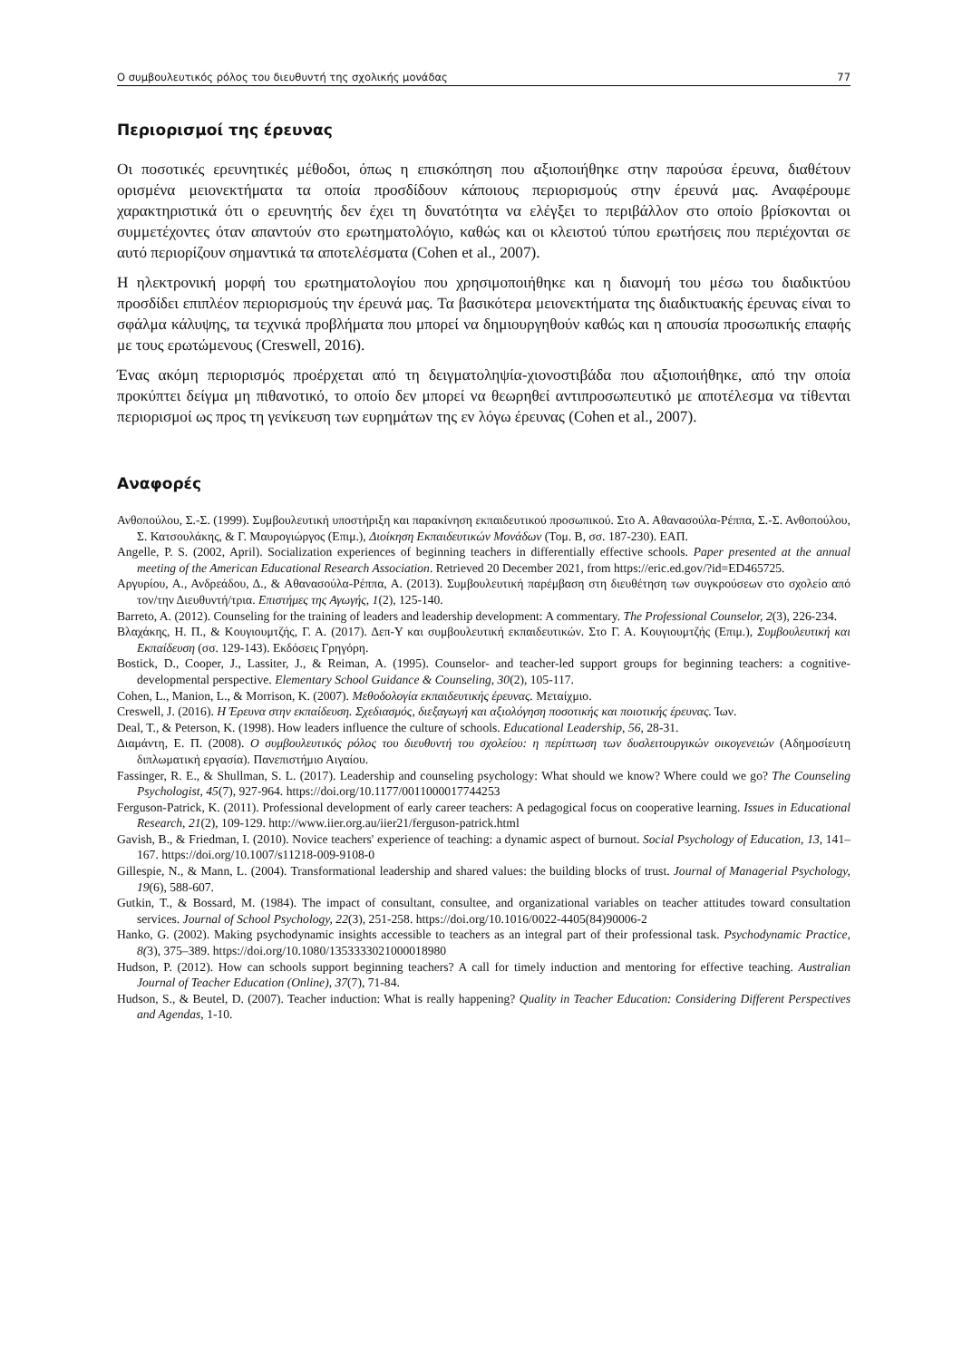Ο συμβουλευτικός ρόλος του διευθυντή της σχολικής μονάδας 77
Περιορισμοί της έρευνας
Οι ποσοτικές ερευνητικές μέθοδοι, όπως η επισκόπηση που αξιοποιήθηκε στην παρούσα έρευνα, διαθέτουν ορισμένα μειονεκτήματα τα οποία προσδίδουν κάποιους περιορισμούς στην έρευνά μας. Αναφέρουμε χαρακτηριστικά ότι ο ερευνητής δεν έχει τη δυνατότητα να ελέγξει το περιβάλλον στο οποίο βρίσκονται οι συμμετέχοντες όταν απαντούν στο ερωτηματολόγιο, καθώς και οι κλειστού τύπου ερωτήσεις που περιέχονται σε αυτό περιορίζουν σημαντικά τα αποτελέσματα (Cohen et al., 2007).
Η ηλεκτρονική μορφή του ερωτηματολογίου που χρησιμοποιήθηκε και η διανομή του μέσω του διαδικτύου προσδίδει επιπλέον περιορισμούς την έρευνά μας. Τα βασικότερα μειονεκτήματα της διαδικτυακής έρευνας είναι το σφάλμα κάλυψης, τα τεχνικά προβλήματα που μπορεί να δημιουργηθούν καθώς και η απουσία προσωπικής επαφής με τους ερωτώμενους (Creswell, 2016).
Ένας ακόμη περιορισμός προέρχεται από τη δειγματοληψία-χιονοστιβάδα που αξιοποιήθηκε, από την οποία προκύπτει δείγμα μη πιθανοτικό, το οποίο δεν μπορεί να θεωρηθεί αντιπροσωπευτικό με αποτέλεσμα να τίθενται περιορισμοί ως προς τη γενίκευση των ευρημάτων της εν λόγω έρευνας (Cohen et al., 2007).
Αναφορές
Ανθοπούλου, Σ.-Σ. (1999). Συμβουλευτική υποστήριξη και παρακίνηση εκπαιδευτικού προσωπικού. Στο Α. Αθανασούλα-Ρέππα, Σ.-Σ. Ανθοπούλου, Σ. Κατσουλάκης, & Γ. Μαυρογιώργος (Επιμ.), Διοίκηση Εκπαιδευτικών Μονάδων (Τομ. Β, σσ. 187-230). ΕΑΠ.
Angelle, P. S. (2002, April). Socialization experiences of beginning teachers in differentially effective schools. Paper presented at the annual meeting of the American Educational Research Association. Retrieved 20 December 2021, from https://eric.ed.gov/?id=ED465725.
Αργυρίου, Α., Ανδρεάδου, Δ., & Αθανασούλα-Ρέππα, Α. (2013). Συμβουλευτική παρέμβαση στη διευθέτηση των συγκρούσεων στο σχολείο από τον/την Διευθυντή/τρια. Επιστήμες της Αγωγής, 1(2), 125-140.
Barreto, A. (2012). Counseling for the training of leaders and leadership development: A commentary. The Professional Counselor, 2(3), 226-234.
Βλαχάκης, Η. Π., & Κουγιουμτζής, Γ. Α. (2017). Δεπ-Υ και συμβουλευτική εκπαιδευτικών. Στο Γ. Α. Κουγιουμτζής (Επιμ.), Συμβουλευτική και Εκπαίδευση (σσ. 129-143). Εκδόσεις Γρηγόρη.
Bostick, D., Cooper, J., Lassiter, J., & Reiman, A. (1995). Counselor- and teacher-led support groups for beginning teachers: a cognitive-developmental perspective. Elementary School Guidance & Counseling, 30(2), 105-117.
Cohen, L., Manion, L., & Morrison, K. (2007). Μεθοδολογία εκπαιδευτικής έρευνας. Μεταίχμιο.
Creswell, J. (2016). Η Έρευνα στην εκπαίδευση. Σχεδιασμός, διεξαγωγή και αξιολόγηση ποσοτικής και ποιοτικής έρευνας. Ίων.
Deal, T., & Peterson, K. (1998). How leaders influence the culture of schools. Educational Leadership, 56, 28-31.
Διαμάντη, Ε. Π. (2008). Ο συμβουλευτικός ρόλος του διευθυντή του σχολείου: η περίπτωση των δυσλειτουργικών οικογενειών (Αδημοσίευτη διπλωματική εργασία). Πανεπιστήμιο Αιγαίου.
Fassinger, R. E., & Shullman, S. L. (2017). Leadership and counseling psychology: What should we know? Where could we go? The Counseling Psychologist, 45(7), 927-964. https://doi.org/10.1177/0011000017744253
Ferguson-Patrick, K. (2011). Professional development of early career teachers: A pedagogical focus on cooperative learning. Issues in Educational Research, 21(2), 109-129. http://www.iier.org.au/iier21/ferguson-patrick.html
Gavish, B., & Friedman, I. (2010). Novice teachers' experience of teaching: a dynamic aspect of burnout. Social Psychology of Education, 13, 141–167. https://doi.org/10.1007/s11218-009-9108-0
Gillespie, N., & Mann, L. (2004). Transformational leadership and shared values: the building blocks of trust. Journal of Managerial Psychology, 19(6), 588-607.
Gutkin, T., & Bossard, M. (1984). The impact of consultant, consultee, and organizational variables on teacher attitudes toward consultation services. Journal of School Psychology, 22(3), 251-258. https://doi.org/10.1016/0022-4405(84)90006-2
Hanko, G. (2002). Making psychodynamic insights accessible to teachers as an integral part of their professional task. Psychodynamic Practice, 8(3), 375–389. https://doi.org/10.1080/1353333021000018980
Hudson, P. (2012). How can schools support beginning teachers? A call for timely induction and mentoring for effective teaching. Australian Journal of Teacher Education (Online), 37(7), 71-84.
Hudson, S., & Beutel, D. (2007). Teacher induction: What is really happening? Quality in Teacher Education: Considering Different Perspectives and Agendas, 1-10.